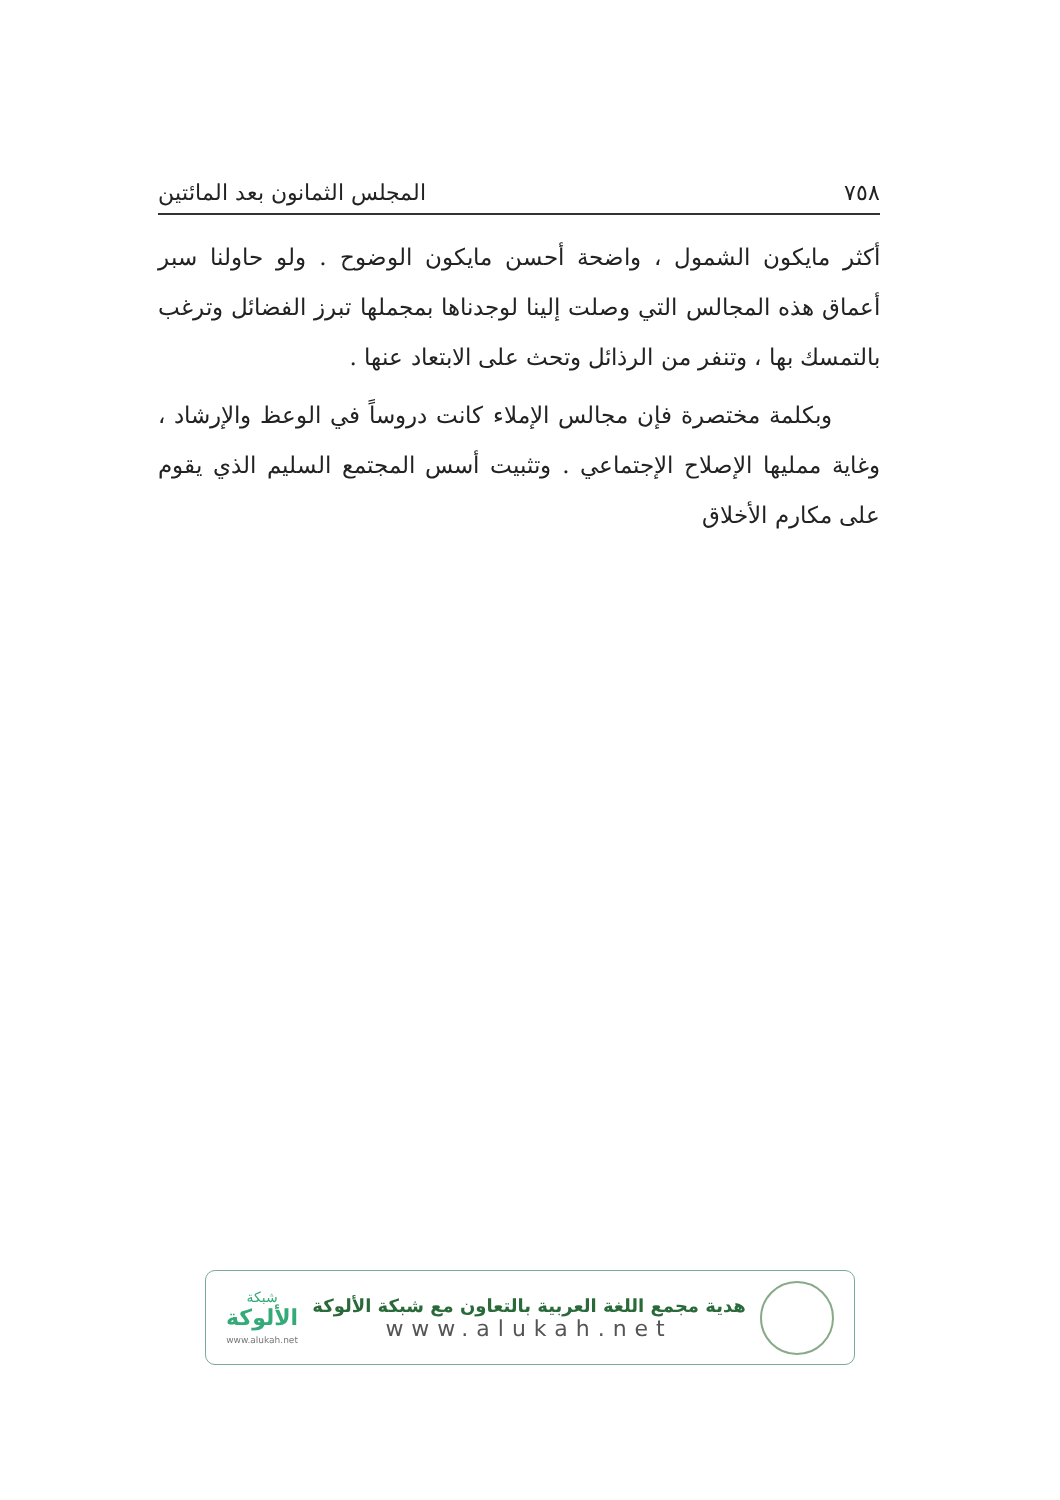٧٥٨ المجلس الثمانون بعد المائتين
أكثر مايكون الشمول ، واضحة أحسن مايكون الوضوح . ولو حاولنا سبر أعماق هذه المجالس التي وصلت إلينا لوجدناها بمجملها تبرز الفضائل وترغب بالتمسك بها ، وتنفر من الرذائل وتحث على الابتعاد عنها .
وبكلمة مختصرة فإن مجالس الإملاء كانت دروساً في الوعظ والإرشاد ، وغاية ممليها الإصلاح الإجتماعي . وتثبيت أسس المجتمع السليم الذي يقوم على مكارم الأخلاق
هدية مجمع اللغة العربية بالتعاون مع شبكة الألوكة
www.alukah.net
شبكة
الألوكة
www.alukah.net